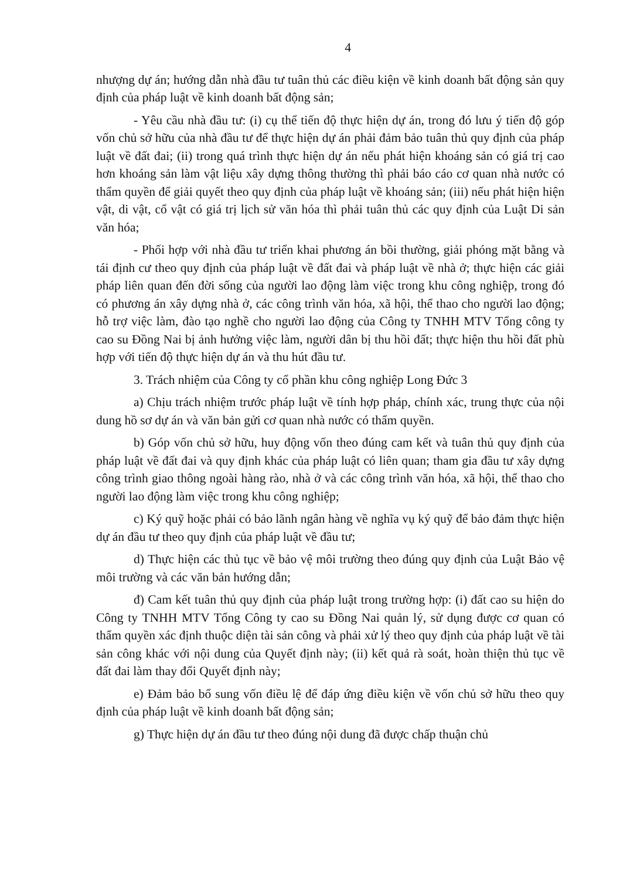4
nhượng dự án; hướng dẫn nhà đầu tư tuân thủ các điều kiện về kinh doanh bất động sản quy định của pháp luật về kinh doanh bất động sản;
- Yêu cầu nhà đầu tư: (i) cụ thể tiến độ thực hiện dự án, trong đó lưu ý tiến độ góp vốn chủ sở hữu của nhà đầu tư để thực hiện dự án phải đảm bảo tuân thủ quy định của pháp luật về đất đai; (ii) trong quá trình thực hiện dự án nếu phát hiện khoáng sản có giá trị cao hơn khoáng sản làm vật liệu xây dựng thông thường thì phải báo cáo cơ quan nhà nước có thẩm quyền để giải quyết theo quy định của pháp luật về khoáng sản; (iii) nếu phát hiện hiện vật, di vật, cổ vật có giá trị lịch sử văn hóa thì phải tuân thủ các quy định của Luật Di sản văn hóa;
- Phối hợp với nhà đầu tư triển khai phương án bồi thường, giải phóng mặt bằng và tái định cư theo quy định của pháp luật về đất đai và pháp luật về nhà ở; thực hiện các giải pháp liên quan đến đời sống của người lao động làm việc trong khu công nghiệp, trong đó có phương án xây dựng nhà ở, các công trình văn hóa, xã hội, thể thao cho người lao động; hỗ trợ việc làm, đào tạo nghề cho người lao động của Công ty TNHH MTV Tổng công ty cao su Đồng Nai bị ảnh hưởng việc làm, người dân bị thu hồi đất; thực hiện thu hồi đất phù hợp với tiến độ thực hiện dự án và thu hút đầu tư.
3. Trách nhiệm của Công ty cổ phần khu công nghiệp Long Đức 3
a) Chịu trách nhiệm trước pháp luật về tính hợp pháp, chính xác, trung thực của nội dung hồ sơ dự án và văn bản gửi cơ quan nhà nước có thẩm quyền.
b) Góp vốn chủ sở hữu, huy động vốn theo đúng cam kết và tuân thủ quy định của pháp luật về đất đai và quy định khác của pháp luật có liên quan; tham gia đầu tư xây dựng công trình giao thông ngoài hàng rào, nhà ở và các công trình văn hóa, xã hội, thể thao cho người lao động làm việc trong khu công nghiệp;
c) Ký quỹ hoặc phải có bảo lãnh ngân hàng về nghĩa vụ ký quỹ để bảo đảm thực hiện dự án đầu tư theo quy định của pháp luật về đầu tư;
d) Thực hiện các thủ tục về bảo vệ môi trường theo đúng quy định của Luật Bảo vệ môi trường và các văn bản hướng dẫn;
đ) Cam kết tuân thủ quy định của pháp luật trong trường hợp: (i) đất cao su hiện do Công ty TNHH MTV Tổng Công ty cao su Đồng Nai quản lý, sử dụng được cơ quan có thẩm quyền xác định thuộc diện tài sản công và phải xử lý theo quy định của pháp luật về tài sản công khác với nội dung của Quyết định này; (ii) kết quả rà soát, hoàn thiện thủ tục về đất đai làm thay đổi Quyết định này;
e) Đảm bảo bổ sung vốn điều lệ để đáp ứng điều kiện về vốn chủ sở hữu theo quy định của pháp luật về kinh doanh bất động sản;
g) Thực hiện dự án đầu tư theo đúng nội dung đã được chấp thuận chủ